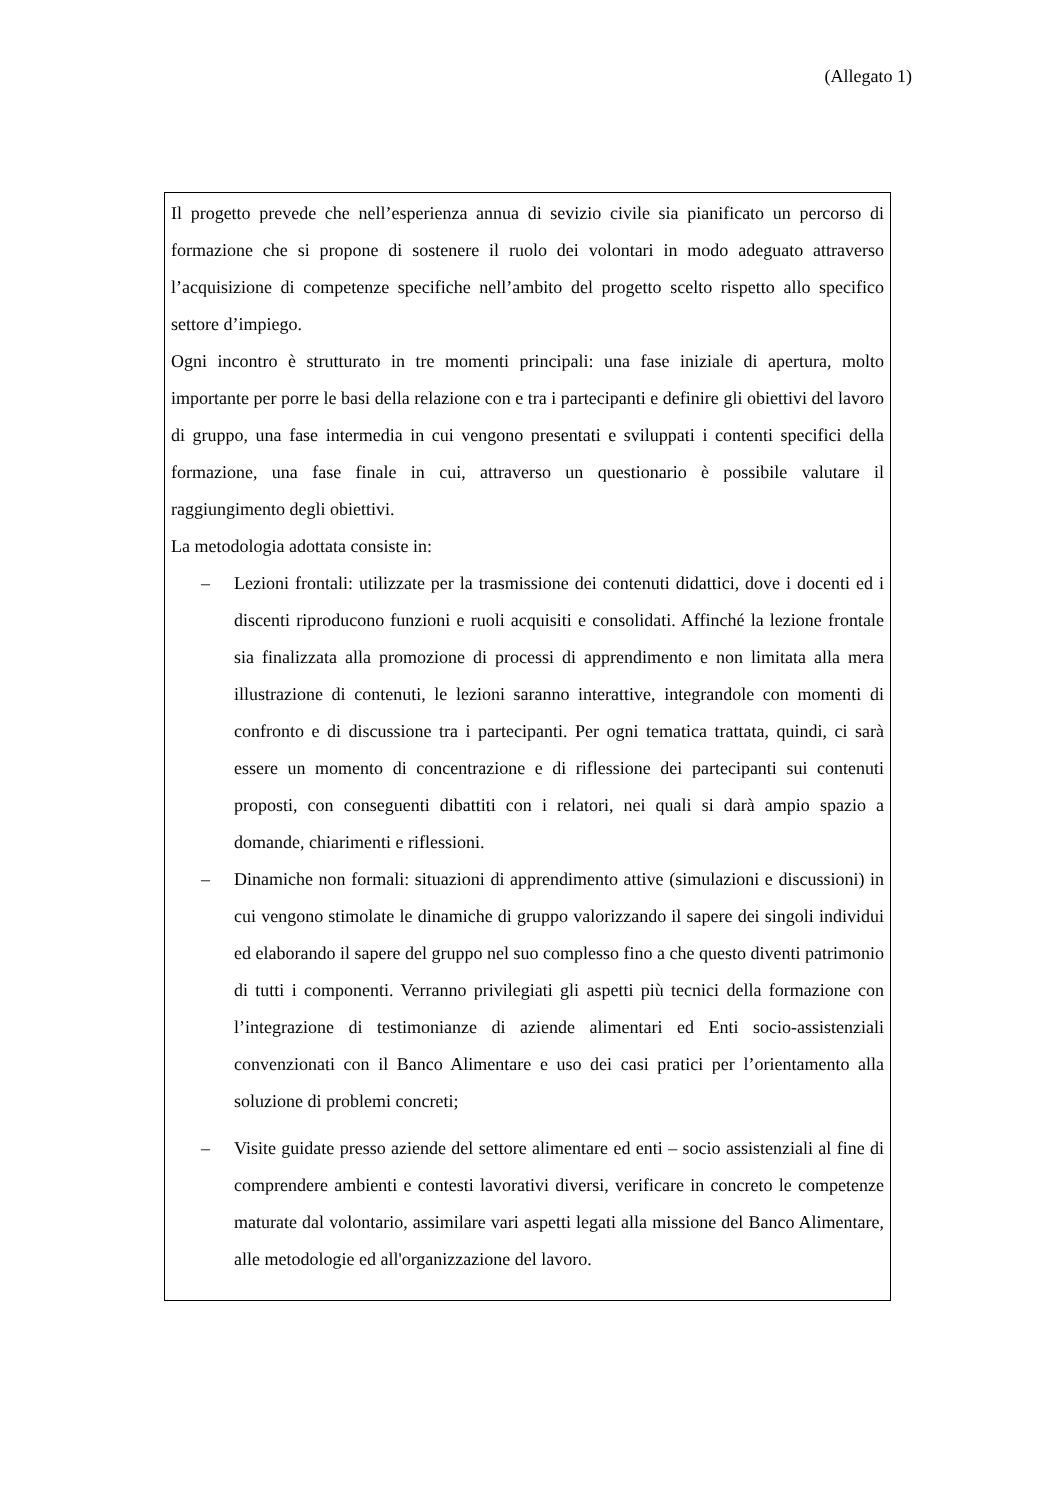(Allegato 1)
Il progetto prevede che nell’esperienza annua di sevizio civile sia pianificato un percorso di formazione che si propone di sostenere il ruolo dei volontari in modo adeguato attraverso l’acquisizione di competenze specifiche nell’ambito del progetto scelto rispetto allo specifico settore d’impiego.
Ogni incontro è strutturato in tre momenti principali: una fase iniziale di apertura, molto importante per porre le basi della relazione con e tra i partecipanti e definire gli obiettivi del lavoro di gruppo, una fase intermedia in cui vengono presentati e sviluppati i contenti specifici della formazione, una fase finale in cui, attraverso un questionario è possibile valutare il raggiungimento degli obiettivi.
La metodologia adottata consiste in:
– Lezioni frontali: utilizzate per la trasmissione dei contenuti didattici, dove i docenti ed i discenti riproducono funzioni e ruoli acquisiti e consolidati. Affinché la lezione frontale sia finalizzata alla promozione di processi di apprendimento e non limitata alla mera illustrazione di contenuti, le lezioni saranno interattive, integrandole con momenti di confronto e di discussione tra i partecipanti. Per ogni tematica trattata, quindi, ci sarà essere un momento di concentrazione e di riflessione dei partecipanti sui contenuti proposti, con conseguenti dibattiti con i relatori, nei quali si darà ampio spazio a domande, chiarimenti e riflessioni.
– Dinamiche non formali: situazioni di apprendimento attive (simulazioni e discussioni) in cui vengono stimolate le dinamiche di gruppo valorizzando il sapere dei singoli individui ed elaborando il sapere del gruppo nel suo complesso fino a che questo diventi patrimonio di tutti i componenti. Verranno privilegiati gli aspetti più tecnici della formazione con l’integrazione di testimonianze di aziende alimentari ed Enti socio-assistenziali convenzionati con il Banco Alimentare e uso dei casi pratici per l’orientamento alla soluzione di problemi concreti;
– Visite guidate presso aziende del settore alimentare ed enti – socio assistenziali al fine di comprendere ambienti e contesti lavorativi diversi, verificare in concreto le competenze maturate dal volontario, assimilare vari aspetti legati alla missione del Banco Alimentare, alle metodologie ed all'organizzazione del lavoro.